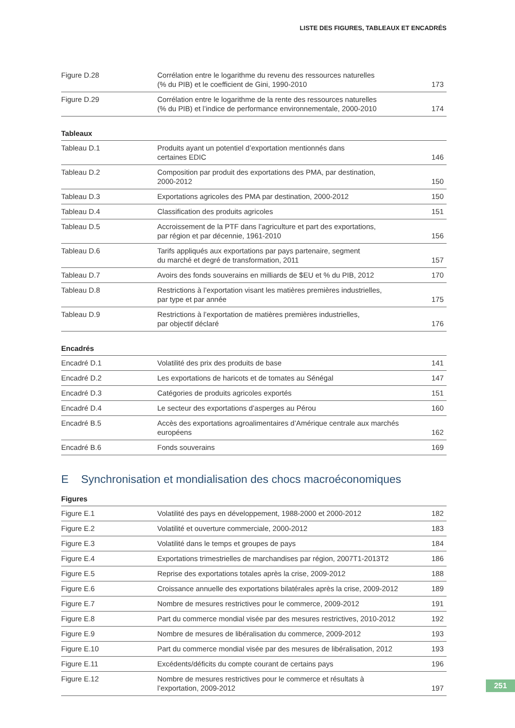LISTE DES FIGURES, TABLEAUX ET ENCADRÉS
| Figure D.28 | Corrélation entre le logarithme du revenu des ressources naturelles (% du PIB) et le coefficient de Gini, 1990-2010 | 173 |
| Figure D.29 | Corrélation entre le logarithme de la rente des ressources naturelles (% du PIB) et l’indice de performance environnementale, 2000-2010 | 174 |
Tableaux
| Tableau D.1 | Produits ayant un potentiel d’exportation mentionnés dans certaines EDIC | 146 |
| Tableau D.2 | Composition par produit des exportations des PMA, par destination, 2000-2012 | 150 |
| Tableau D.3 | Exportations agricoles des PMA par destination, 2000-2012 | 150 |
| Tableau D.4 | Classification des produits agricoles | 151 |
| Tableau D.5 | Accroissement de la PTF dans l’agriculture et part des exportations, par région et par décennie, 1961-2010 | 156 |
| Tableau D.6 | Tarifs appliqués aux exportations par pays partenaire, segment du marché et degré de transformation, 2011 | 157 |
| Tableau D.7 | Avoirs des fonds souverains en milliards de $EU et % du PIB, 2012 | 170 |
| Tableau D.8 | Restrictions à l’exportation visant les matières premières industrielles, par type et par année | 175 |
| Tableau D.9 | Restrictions à l’exportation de matières premières industrielles, par objectif déclaré | 176 |
Encadrés
| Encadré D.1 | Volatilité des prix des produits de base | 141 |
| Encadré D.2 | Les exportations de haricots et de tomates au Sénégal | 147 |
| Encadré D.3 | Catégories de produits agricoles exportés | 151 |
| Encadré D.4 | Le secteur des exportations d’asperges au Pérou | 160 |
| Encadré B.5 | Accès des exportations agroalimentaires d’Amérique centrale aux marchés européens | 162 |
| Encadré B.6 | Fonds souverains | 169 |
E Synchronisation et mondialisation des chocs macroéconomiques
Figures
| Figure E.1 | Volatilité des pays en développement, 1988-2000 et 2000-2012 | 182 |
| Figure E.2 | Volatilité et ouverture commerciale, 2000-2012 | 183 |
| Figure E.3 | Volatilité dans le temps et groupes de pays | 184 |
| Figure E.4 | Exportations trimestrielles de marchandises par région, 2007T1-2013T2 | 186 |
| Figure E.5 | Reprise des exportations totales après la crise, 2009-2012 | 188 |
| Figure E.6 | Croissance annuelle des exportations bilatérales après la crise, 2009-2012 | 189 |
| Figure E.7 | Nombre de mesures restrictives pour le commerce, 2009-2012 | 191 |
| Figure E.8 | Part du commerce mondial visée par des mesures restrictives, 2010-2012 | 192 |
| Figure E.9 | Nombre de mesures de libéralisation du commerce, 2009-2012 | 193 |
| Figure E.10 | Part du commerce mondial visée par des mesures de libéralisation, 2012 | 193 |
| Figure E.11 | Excédents/déficits du compte courant de certains pays | 196 |
| Figure E.12 | Nombre de mesures restrictives pour le commerce et résultats à l’exportation, 2009-2012 | 197 |
251